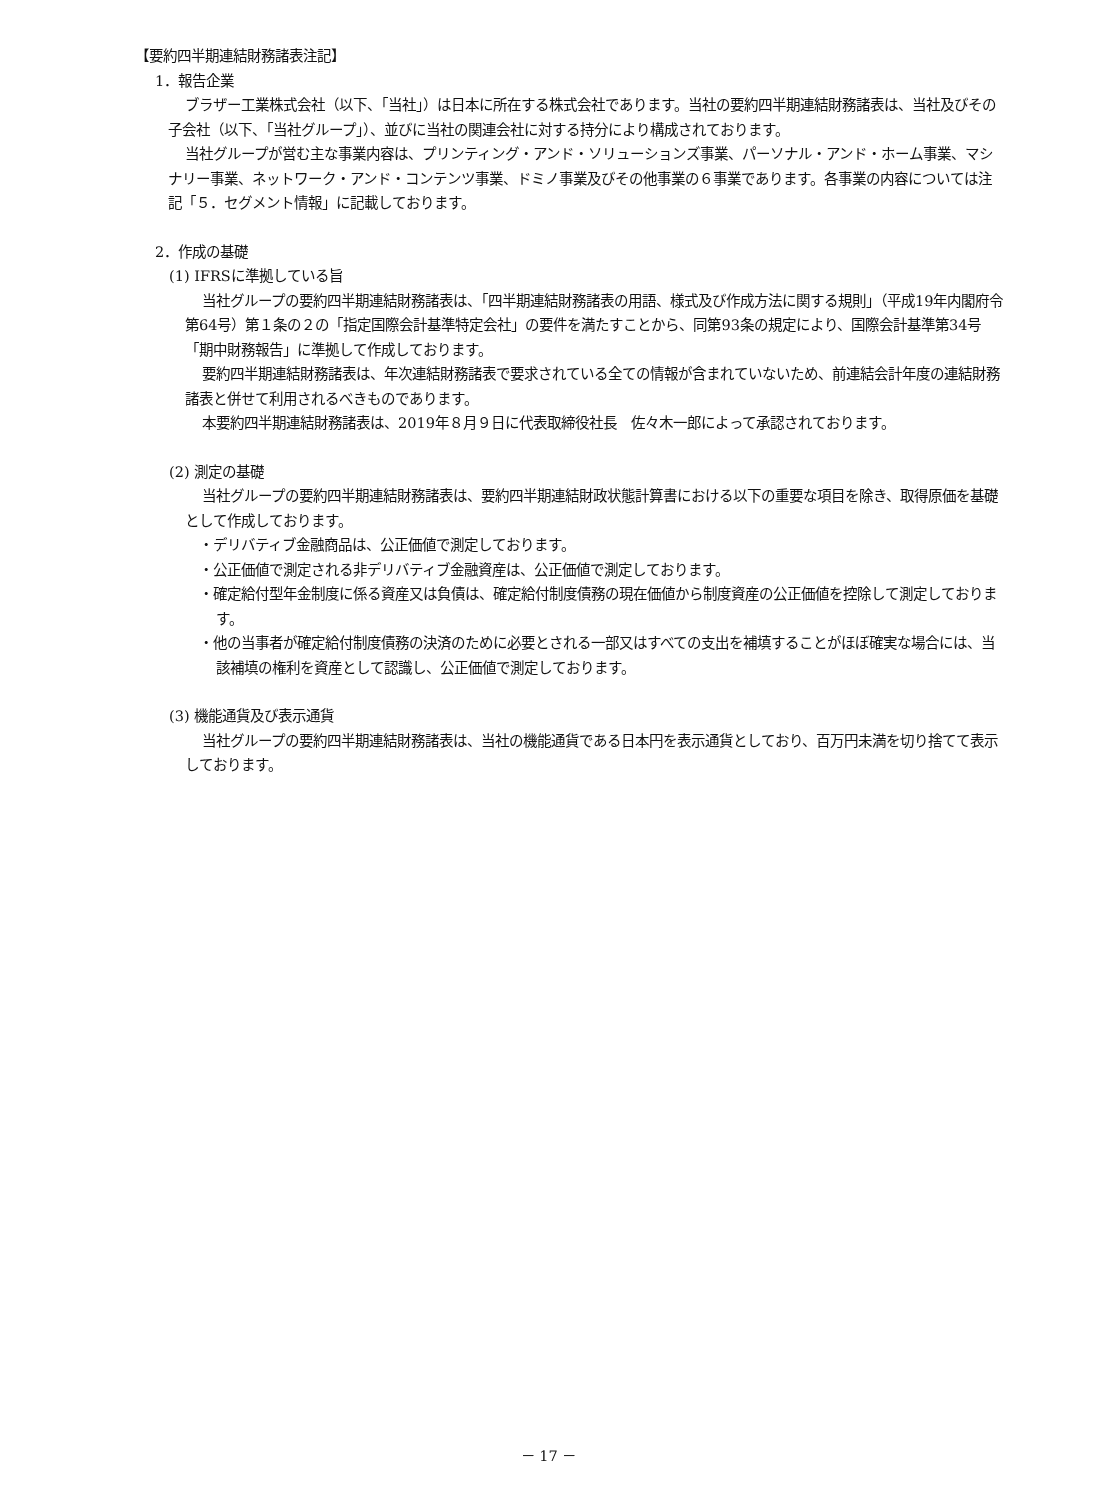【要約四半期連結財務諸表注記】
1．報告企業
ブラザー工業株式会社（以下、「当社」）は日本に所在する株式会社であります。当社の要約四半期連結財務諸表は、当社及びその子会社（以下、「当社グループ」）、並びに当社の関連会社に対する持分により構成されております。
当社グループが営む主な事業内容は、プリンティング・アンド・ソリューションズ事業、パーソナル・アンド・ホーム事業、マシナリー事業、ネットワーク・アンド・コンテンツ事業、ドミノ事業及びその他事業の６事業であります。各事業の内容については注記「５．セグメント情報」に記載しております。
2．作成の基礎
(1) IFRSに準拠している旨
当社グループの要約四半期連結財務諸表は、「四半期連結財務諸表の用語、様式及び作成方法に関する規則」（平成19年内閣府令第64号）第１条の２の「指定国際会計基準特定会社」の要件を満たすことから、同第93条の規定により、国際会計基準第34号「期中財務報告」に準拠して作成しております。
要約四半期連結財務諸表は、年次連結財務諸表で要求されている全ての情報が含まれていないため、前連結会計年度の連結財務諸表と併せて利用されるべきものであります。
本要約四半期連結財務諸表は、2019年８月９日に代表取締役社長　佐々木一郎によって承認されております。
(2) 測定の基礎
当社グループの要約四半期連結財務諸表は、要約四半期連結財政状態計算書における以下の重要な項目を除き、取得原価を基礎として作成しております。
・デリバティブ金融商品は、公正価値で測定しております。
・公正価値で測定される非デリバティブ金融資産は、公正価値で測定しております。
・確定給付型年金制度に係る資産又は負債は、確定給付制度債務の現在価値から制度資産の公正価値を控除して測定しております。
・他の当事者が確定給付制度債務の決済のために必要とされる一部又はすべての支出を補填することがほぼ確実な場合には、当該補填の権利を資産として認識し、公正価値で測定しております。
(3) 機能通貨及び表示通貨
当社グループの要約四半期連結財務諸表は、当社の機能通貨である日本円を表示通貨としており、百万円未満を切り捨てて表示しております。
－ 17 －